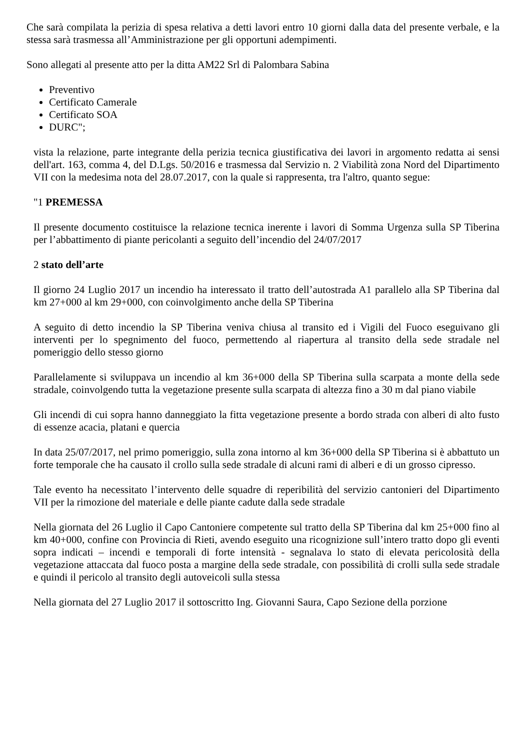Che sarà compilata la perizia di spesa relativa a detti lavori entro 10 giorni dalla data del presente verbale, e la stessa sarà trasmessa all’Amministrazione per gli opportuni adempimenti.
Sono allegati al presente atto per la ditta AM22 Srl di Palombara Sabina
Preventivo
Certificato Camerale
Certificato SOA
DURC";
vista la relazione, parte integrante della perizia tecnica giustificativa dei lavori in argomento redatta ai sensi dell'art. 163, comma 4, del D.Lgs. 50/2016 e trasmessa dal Servizio n. 2 Viabilità zona Nord del Dipartimento VII con la medesima nota del 28.07.2017, con la quale si rappresenta, tra l'altro, quanto segue:
"1 PREMESSA
Il presente documento costituisce la relazione tecnica inerente i lavori di Somma Urgenza sulla SP Tiberina per l’abbattimento di piante pericolanti a seguito dell’incendio del 24/07/2017
2 stato dell’arte
Il giorno 24 Luglio 2017 un incendio ha interessato il tratto dell’autostrada A1 parallelo alla SP Tiberina dal km 27+000 al km 29+000, con coinvolgimento anche della SP Tiberina
A seguito di detto incendio la SP Tiberina veniva chiusa al transito ed i Vigili del Fuoco eseguivano gli interventi per lo spegnimento del fuoco, permettendo al riapertura al transito della sede stradale nel pomeriggio dello stesso giorno
Parallelamente si sviluppava un incendio al km 36+000 della SP Tiberina sulla scarpata a monte della sede stradale, coinvolgendo tutta la vegetazione presente sulla scarpata di altezza fino a 30 m dal piano viabile
Gli incendi di cui sopra hanno danneggiato la fitta vegetazione presente a bordo strada con alberi di alto fusto di essenze acacia, platani e quercia
In data 25/07/2017, nel primo pomeriggio, sulla zona intorno al km 36+000 della SP Tiberina si è abbattuto un forte temporale che ha causato il crollo sulla sede stradale di alcuni rami di alberi e di un grosso cipresso.
Tale evento ha necessitato l’intervento delle squadre di reperibilità del servizio cantonieri del Dipartimento VII per la rimozione del materiale e delle piante cadute dalla sede stradale
Nella giornata del 26 Luglio il Capo Cantoniere competente sul tratto della SP Tiberina dal km 25+000 fino al km 40+000, confine con Provincia di Rieti, avendo eseguito una ricognizione sull’intero tratto dopo gli eventi sopra indicati – incendi e temporali di forte intensità - segnalava lo stato di elevata pericolosità della vegetazione attaccata dal fuoco posta a margine della sede stradale, con possibilità di crolli sulla sede stradale e quindi il pericolo al transito degli autoveicoli sulla stessa
Nella giornata del 27 Luglio 2017 il sottoscritto Ing. Giovanni Saura, Capo Sezione della porzione